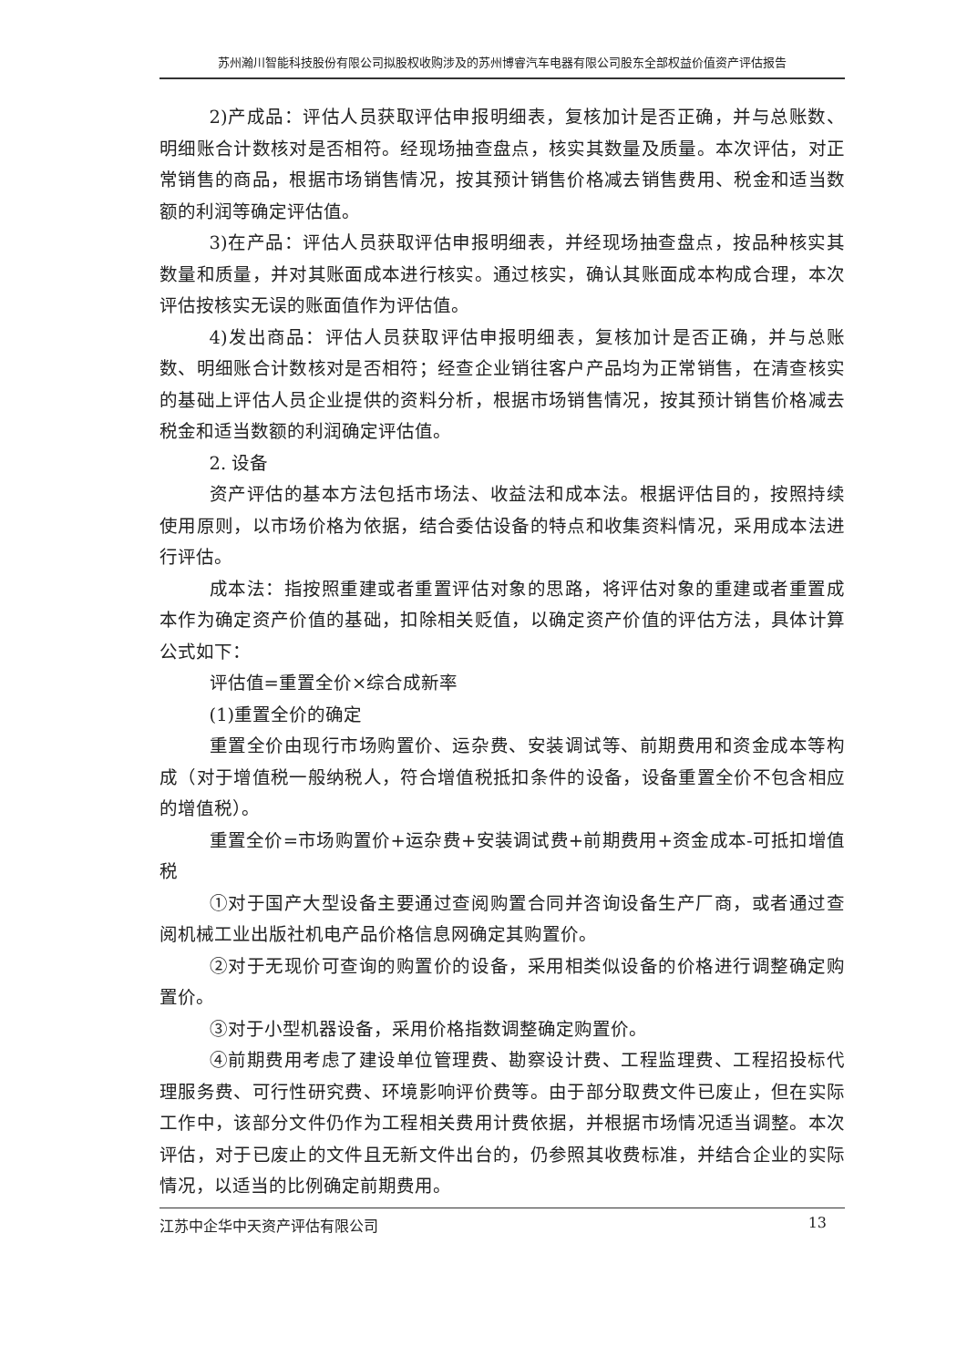苏州瀚川智能科技股份有限公司拟股权收购涉及的苏州博睿汽车电器有限公司股东全部权益价值资产评估报告
2)产成品：评估人员获取评估申报明细表，复核加计是否正确，并与总账数、明细账合计数核对是否相符。经现场抽查盘点，核实其数量及质量。本次评估，对正常销售的商品，根据市场销售情况，按其预计销售价格减去销售费用、税金和适当数额的利润等确定评估值。
3)在产品：评估人员获取评估申报明细表，并经现场抽查盘点，按品种核实其数量和质量，并对其账面成本进行核实。通过核实，确认其账面成本构成合理，本次评估按核实无误的账面值作为评估值。
4)发出商品：评估人员获取评估申报明细表，复核加计是否正确，并与总账数、明细账合计数核对是否相符；经查企业销往客户产品均为正常销售，在清查核实的基础上评估人员企业提供的资料分析，根据市场销售情况，按其预计销售价格减去税金和适当数额的利润确定评估值。
2. 设备
资产评估的基本方法包括市场法、收益法和成本法。根据评估目的，按照持续使用原则，以市场价格为依据，结合委估设备的特点和收集资料情况，采用成本法进行评估。
成本法：指按照重建或者重置评估对象的思路，将评估对象的重建或者重置成本作为确定资产价值的基础，扣除相关贬值，以确定资产价值的评估方法，具体计算公式如下：
评估值=重置全价×综合成新率
(1)重置全价的确定
重置全价由现行市场购置价、运杂费、安装调试等、前期费用和资金成本等构成（对于增值税一般纳税人，符合增值税抵扣条件的设备，设备重置全价不包含相应的增值税）。
重置全价=市场购置价+运杂费+安装调试费+前期费用+资金成本-可抵扣增值税
①对于国产大型设备主要通过查阅购置合同并咨询设备生产厂商，或者通过查阅机械工业出版社机电产品价格信息网确定其购置价。
②对于无现价可查询的购置价的设备，采用相类似设备的价格进行调整确定购置价。
③对于小型机器设备，采用价格指数调整确定购置价。
④前期费用考虑了建设单位管理费、勘察设计费、工程监理费、工程招投标代理服务费、可行性研究费、环境影响评价费等。由于部分取费文件已废止，但在实际工作中，该部分文件仍作为工程相关费用计费依据，并根据市场情况适当调整。本次评估，对于已废止的文件且无新文件出台的，仍参照其收费标准，并结合企业的实际情况，以适当的比例确定前期费用。
江苏中企华中天资产评估有限公司 13